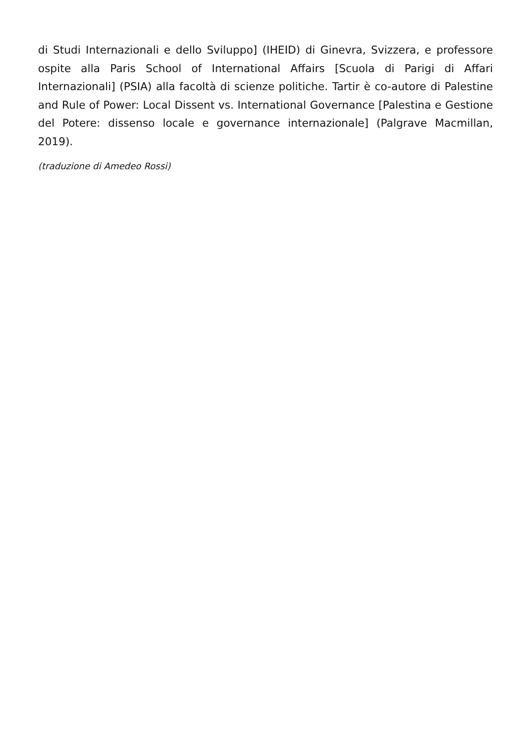di Studi Internazionali e dello Sviluppo] (IHEID) di Ginevra, Svizzera, e professore ospite alla Paris School of International Affairs [Scuola di Parigi di Affari Internazionali] (PSIA) alla facoltà di scienze politiche. Tartir è co-autore di Palestine and Rule of Power: Local Dissent vs. International Governance [Palestina e Gestione del Potere: dissenso locale e governance internazionale] (Palgrave Macmillan, 2019).
(traduzione di Amedeo Rossi)